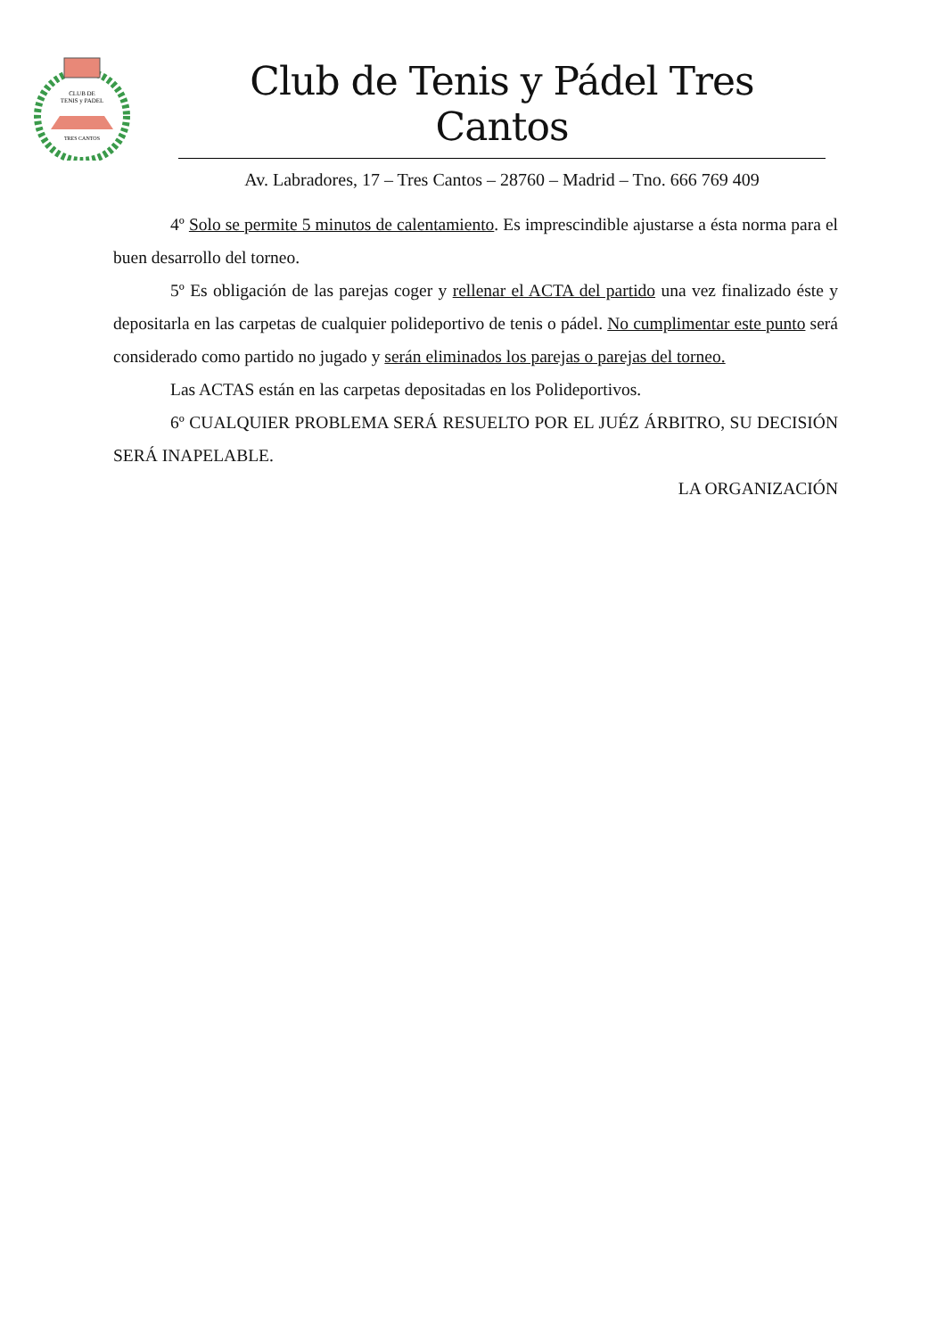CLUB DE
TENIS y PADEL
TRES CANTOS
Club de Tenis y Pádel Tres Cantos
Av. Labradores, 17 – Tres Cantos – 28760 – Madrid – Tno. 666 769 409
4º Solo se permite 5 minutos de calentamiento. Es imprescindible ajustarse a ésta norma para el buen desarrollo del torneo.
5º Es obligación de las parejas coger y rellenar el ACTA del partido una vez finalizado éste y depositarla en las carpetas de cualquier polideportivo de tenis o pádel. No cumplimentar este punto será considerado como partido no jugado y serán eliminados los parejas o parejas del torneo.
Las ACTAS están en las carpetas depositadas en los Polideportivos.
6º CUALQUIER PROBLEMA SERÁ RESUELTO POR EL JUÉZ ÁRBITRO, SU DECISIÓN SERÁ INAPELABLE.
LA ORGANIZACIÓN